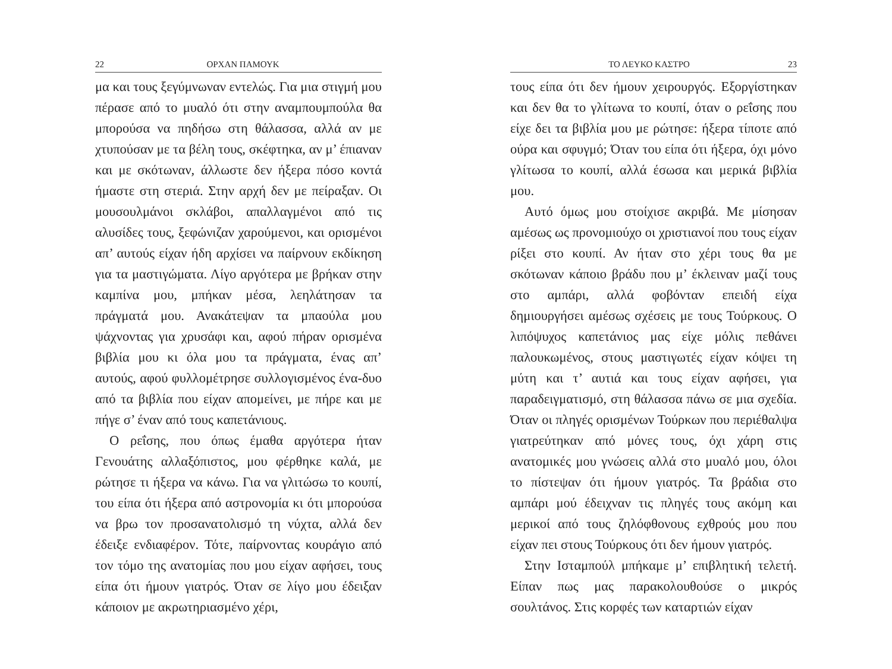22 ΟΡΧΑΝ ΠΑΜΟΥΚ
μα και τους ξεγύμνωναν εντελώς. Για μια στιγμή μου πέρασε από το μυαλό ότι στην αναμπουμπούλα θα μπορούσα να πηδήσω στη θάλασσα, αλλά αν με χτυπούσαν με τα βέλη τους, σκέφτηκα, αν μ’ έπιαναν και με σκότωναν, άλλωστε δεν ήξερα πόσο κοντά ήμαστε στη στεριά. Στην αρχή δεν με πείραξαν. Οι μουσουλμάνοι σκλάβοι, απαλλαγμένοι από τις αλυσίδες τους, ξεφώνιζαν χαρούμενοι, και ορισμένοι απ’ αυτούς είχαν ήδη αρχίσει να παίρνουν εκδίκηση για τα μαστιγώματα. Λίγο αργότερα με βρήκαν στην καμπίνα μου, μπήκαν μέσα, λεηλάτησαν τα πράγματά μου. Ανακάτεψαν τα μπαούλα μου ψάχνοντας για χρυσάφι και, αφού πήραν ορισμένα βιβλία μου κι όλα μου τα πράγματα, ένας απ’ αυτούς, αφού φυλλομέτρησε συλλογισμένος ένα-δυο από τα βιβλία που είχαν απομείνει, με πήρε και με πήγε σ’ έναν από τους καπετάνιους.
Ο ρεΐσης, που όπως έμαθα αργότερα ήταν Γενουάτης αλλαξόπιστος, μου φέρθηκε καλά, με ρώτησε τι ήξερα να κάνω. Για να γλιτώσω το κουπί, του είπα ότι ήξερα από αστρονομία κι ότι μπορούσα να βρω τον προσανατολισμό τη νύχτα, αλλά δεν έδειξε ενδιαφέρον. Τότε, παίρνοντας κουράγιο από τον τόμο της ανατομίας που μου είχαν αφήσει, τους είπα ότι ήμουν γιατρός. Όταν σε λίγο μου έδειξαν κάποιον με ακρωτηριασμένο χέρι,
ΤΟ ΛΕΥΚΟ ΚΑΣΤΡΟ 23
τους είπα ότι δεν ήμουν χειρουργός. Εξοργίστηκαν και δεν θα το γλίτωνα το κουπί, όταν ο ρεΐσης που είχε δει τα βιβλία μου με ρώτησε: ήξερα τίποτε από ούρα και σφυγμό; Όταν του είπα ότι ήξερα, όχι μόνο γλίτωσα το κουπί, αλλά έσωσα και μερικά βιβλία μου.
Αυτό όμως μου στοίχισε ακριβά. Με μίσησαν αμέσως ως προνομιούχο οι χριστιανοί που τους είχαν ρίξει στο κουπί. Αν ήταν στο χέρι τους θα με σκότωναν κάποιο βράδυ που μ’ έκλειναν μαζί τους στο αμπάρι, αλλά φοβόνταν επειδή είχα δημιουργήσει αμέσως σχέσεις με τους Τούρκους. Ο λιπόψυχος καπετάνιος μας είχε μόλις πεθάνει παλουκωμένος, στους μαστιγωτές είχαν κόψει τη μύτη και τ’ αυτιά και τους είχαν αφήσει, για παραδειγματισμό, στη θάλασσα πάνω σε μια σχεδία. Όταν οι πληγές ορισμένων Τούρκων που περιέθαλψα γιατρεύτηκαν από μόνες τους, όχι χάρη στις ανατομικές μου γνώσεις αλλά στο μυαλό μου, όλοι το πίστεψαν ότι ήμουν γιατρός. Τα βράδια στο αμπάρι μού έδειχναν τις πληγές τους ακόμη και μερικοί από τους ζηλόφθονους εχθρούς μου που είχαν πει στους Τούρκους ότι δεν ήμουν γιατρός.
Στην Ισταμπούλ μπήκαμε μ’ επιβλητική τελετή. Είπαν πως μας παρακολουθούσε ο μικρός σουλτάνος. Στις κορφές των καταρτιών είχαν